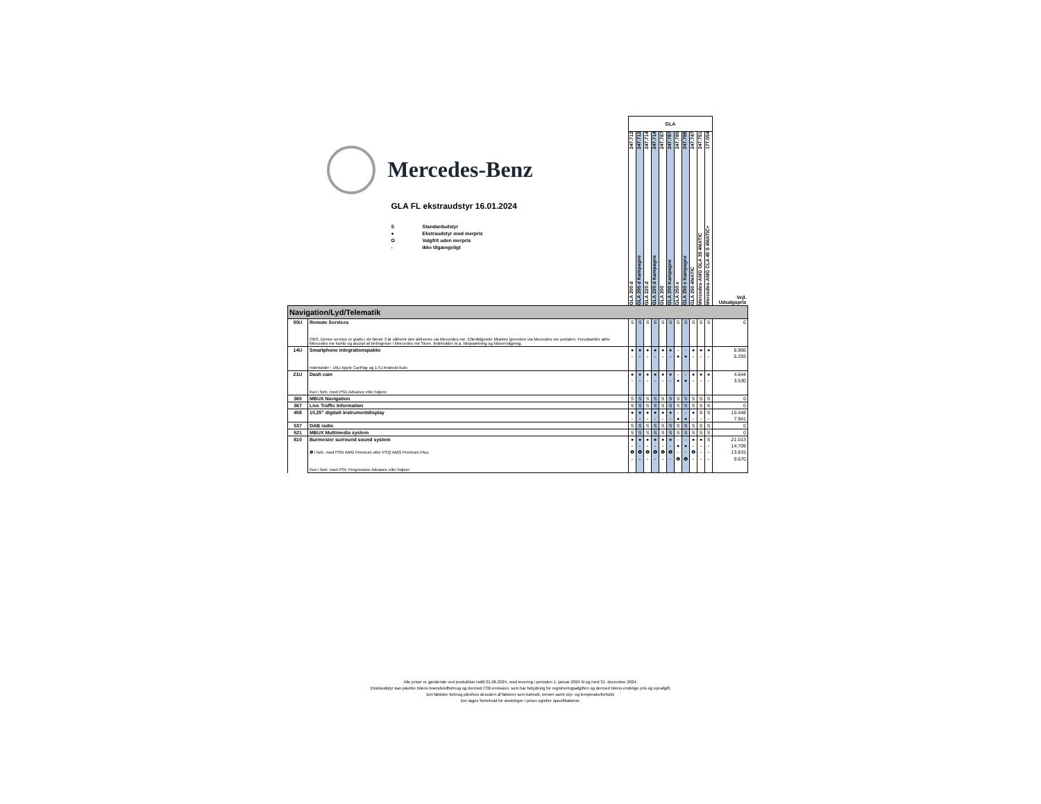| Mercedes-Benz GLA FL ekstraudstyr 16.01.2024 S Standardudstyr ● Ekstraudstyr mod merpris O Valgfrit uden merpris - Ikke tilgængeligt | | GLA | | | | | | | | | | | Vejl. Udsalgspris |
| --- | --- | --- | --- | --- | --- | --- | --- | --- | --- | --- | --- | --- | --- |
| | | GLA 200 d 247.712 | GLA 200 d Kampagne 247.712 | GLA 220 d 247.714 | GLA 220 d Kampagne 247.714 | GLA 200 247.787 | GLA 200 Kampagne 247.787 | GLA 250 e 247.785 | GLA 250 e Kampagne 247.785 | GLA 250 4MATIC 247.747 | Mercedes-AMG GLA 35 4MATIC 247.751 | Mercedes-AMG CLA 45 S 4MATIC+ 177.054 | |
| Navigation/Lyd/Telematik | | | | | | | | | | | | | |
| 00U | Remote Services | S | S | S | S | S | S | S | S | S | S | S | 0 |
| | OBS. Denne service er gratis i de første 3 år såfremt den aktiveres via Mercedes me. Efterfølgende tilkøbes tjenesten via Mercedes me portalen. Forudsætter aktiv Mercedes me konto og accept af betingelser i Mercedes me Store. Indeholder bl.a. bilopsætning og bilovervågning. | | | | | | | | | | | | |
| 14U | Smartphone integrationspakke | ● | ● | ● | ● | ● | ● | - | - | ● | ● | ● | 6.966 |
| | | - | - | - | - | - | - | ● | ● | - | - | - | 5.293 |
| | Indeholder:: 16U Apple CarPlay og 17U Android Auto | | | | | | | | | | | | |
| 21U | Dash cam | ● | ● | ● | ● | ● | ● | - | - | ● | ● | ● | 4.644 |
| | | - | - | - | - | - | - | ● | ● | - | - | - | 3.530 |
| | Kun i forb. med PSD Advance eller højere | | | | | | | | | | | | |
| 365 | MBUX Navigation | S | S | S | S | S | S | S | S | S | S | S | 0 |
| 367 | Live Traffic Information | S | S | S | S | S | S | S | S | S | S | S | 0 |
| 458 | 10,25" digitalt instrumentdisplay | ● | ● | ● | ● | ● | ● | - | - | ● | S | S | 10.448 |
| | | - | - | - | - | - | - | ● | ● | - | - | - | 7.941 |
| 537 | DAB radio | S | S | S | S | S | S | S | S | S | S | S | 0 |
| 521 | MBUX Multimedia system | S | S | S | S | S | S | S | S | S | S | S | 0 |
| 810 | Burmester surround sound system | ● | ● | ● | ● | ● | ● | - | - | ● | ● | S | 21.013 |
| | | - | - | - | - | - | - | ● | ● | - | - | - | 14.709 |
| | ❶ I forb. med PSN AMG Premium eller PSQ AMG Premium Plus | ❶ | ❶ | ❶ | ❶ | ❶ | ❶ | - | - | ❶ | - | - | 13.815 |
| | | - | - | - | - | - | - | ❶ | ❶ | - | - | - | 9.670 |
| | Kun i forb. med PSE Progressive Advance eller højere | | | | | | | | | | | | |
Alle priser er gældende ved produktion indtil 01.06.2024, med levering i perioden 1. januar 2024 til og med 31. december 2024.
Ekstraudstyr kan påvirke bilens brændstofforbrug og dermed C02-emission, som har betydning for registreringsafgiften og dermed bilens endelige pris og ejerafgift.
Det faktiske forbrug påvirkes desuden af faktorer som kørestil, terræn samt vejr- og temperaturforhold.
Der tages forbehold for ændringer i priser og/eller specifikationer.